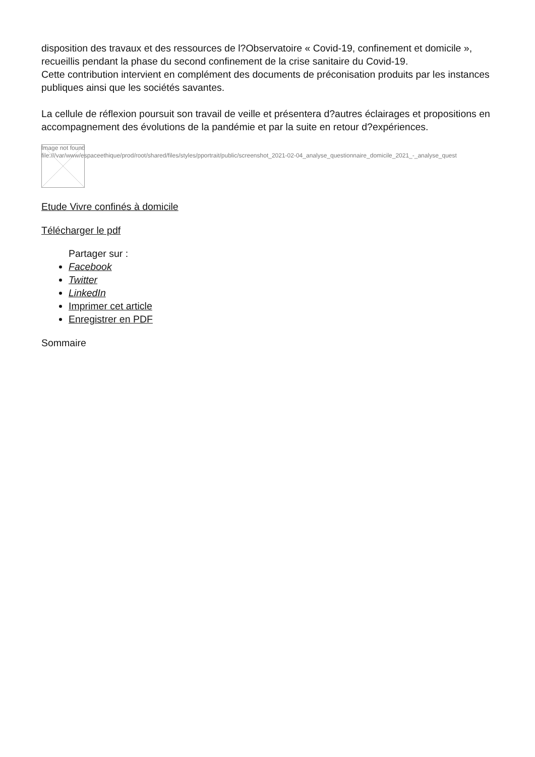disposition des travaux et des ressources de l?Observatoire « Covid-19, confinement et domicile », recueillis pendant la phase du second confinement de la crise sanitaire du Covid-19.
Cette contribution intervient en complément des documents de préconisation produits par les instances publiques ainsi que les sociétés savantes.
La cellule de réflexion poursuit son travail de veille et présentera d?autres éclairages et propositions en accompagnement des évolutions de la pandémie et par la suite en retour d?expériences.
Image not found
file:///var/www/espaceethique/prod/root/shared/files/styles/pportrait/public/screenshot_2021-02-04_analyse_questionnaire_domicile_2021_-_analyse_quest
Etude Vivre confinés à domicile
Télécharger le pdf
Partager sur :
Facebook
Twitter
LinkedIn
Imprimer cet article
Enregistrer en PDF
Sommaire